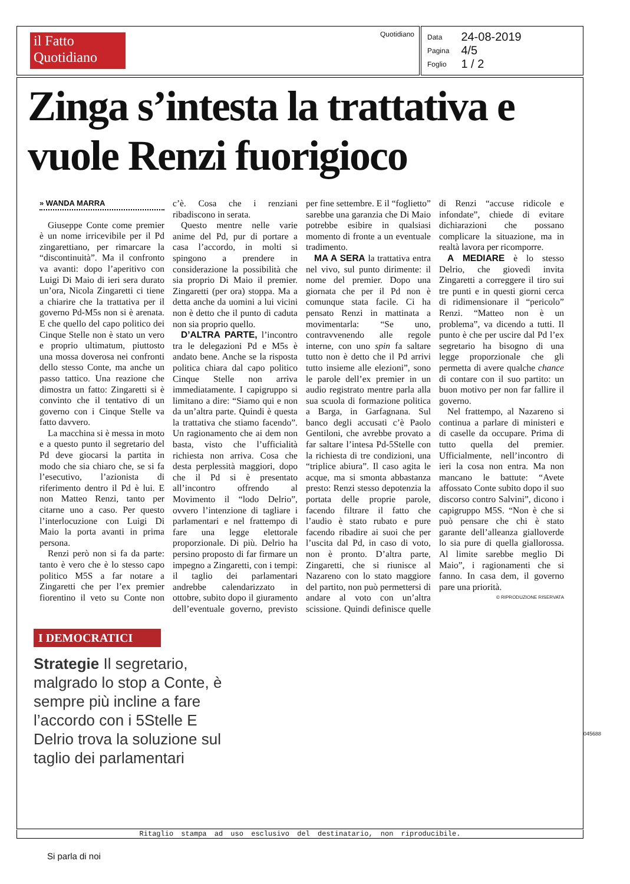il Fatto Quotidiano
Quotidiano
| Data | 24-08-2019 |
| Pagina | 4/5 |
| Foglio | 1 / 2 |
Zinga s’intesta la trattativa e vuole Renzi fuorigioco
» WANDA MARRA
Giuseppe Conte come premier è un nome irricevibile per il Pd zingarettiano, per rimarcare la “discontinuità”. Ma il confronto va avanti: dopo l’aperitivo con Luigi Di Maio di ieri sera durato un’ora, Nicola Zingaretti ci tiene a chiarire che la trattativa per il governo Pd-M5s non si è arenata. E che quello del capo politico dei Cinque Stelle non è stato un vero e proprio ultimatum, piuttosto una mossa doverosa nei confronti dello stesso Conte, ma anche un passo tattico. Una reazione che dimostra un fatto: Zingaretti si è convinto che il tentativo di un governo con i Cinque Stelle va fatto davvero.
La macchina si è messa in moto e a questo punto il segretario del Pd deve giocarsi la partita in modo che sia chiaro che, se si fa l’esecutivo, l’azionista di riferimento dentro il Pd è lui. E non Matteo Renzi, tanto per citarne uno a caso. Per questo l’interlocuzione con Luigi Di Maio la porta avanti in prima persona.
Renzi però non si fa da parte: tanto è vero che è lo stesso capo politico M5S a far notare a Zingaretti che per l’ex premier fiorentino il veto su Conte non c’è. Cosa che i renziani ribadiscono in serata.
Questo mentre nelle varie anime del Pd, pur di portare a casa l’accordo, in molti si spingono a prendere in considerazione la possibilità che sia proprio Di Maio il premier. Zingaretti (per ora) stoppa. Ma a detta anche da uomini a lui vicini non è detto che il punto di caduta non sia proprio quello.
D’ALTRA PARTE, l’incontro tra le delegazioni Pd e M5s è andato bene. Anche se la risposta politica chiara dal capo politico Cinque Stelle non arriva immediatamente. I capigruppo si limitano a dire: “Siamo qui e non da un’altra parte. Quindi è questa la trattativa che stiamo facendo”. Un ragionamento che ai dem non basta, visto che l’ufficialità richiesta non arriva. Cosa che desta perplessità maggiori, dopo che il Pd si è presentato all’incontro offrendo al Movimento il “lodo Delrio”, ovvero l’intenzione di tagliare i parlamentari e nel frattempo di fare una legge elettorale proporzionale. Di più. Delrio ha persino proposto di far firmare un impegno a Zingaretti, con i tempi: il taglio dei parlamentari andrebbe calendarizzato in ottobre, subito dopo il giuramento dell’eventuale governo, previsto per fine settembre. E il “foglietto” sarebbe una garanzia che Di Maio potrebbe esibire in qualsiasi momento di fronte a un eventuale tradimento.
MA A SERA la trattativa entra nel vivo, sul punto dirimente: il nome del premier. Dopo una giornata che per il Pd non è comunque stata facile. Ci ha pensato Renzi in mattinata a movimentarla: “Se uno, contravvenendo alle regole interne, con uno spin fa saltare tutto non è detto che il Pd arrivi tutto insieme alle elezioni”, sono le parole dell’ex premier in un audio registrato mentre parla alla sua scuola di formazione politica a Barga, in Garfagnana. Sul banco degli accusati c’è Paolo Gentiloni, che avrebbe provato a far saltare l’intesa Pd-5Stelle con la richiesta di tre condizioni, una “triplice abiura”. Il caso agita le acque, ma si smonta abbastanza presto: Renzi stesso depotenzia la portata delle proprie parole, facendo filtrare il fatto che l’audio è stato rubato e pure facendo ribadire ai suoi che per l’uscita dal Pd, in caso di voto, non è pronto. D’altra parte, Zingaretti, che si riunisce al Nazareno con lo stato maggiore del partito, non può permettersi di andare al voto con un’altra scissione. Quindi definisce quelle di Renzi “accuse ridicole e infondate”, chiede di evitare dichiarazioni che possano complicare la situazione, ma in realtà lavora per ricomporre.
A MEDIARE è lo stesso Delrio, che giovedì invita Zingaretti a correggere il tiro sui tre punti e in questi giorni cerca di ridimensionare il “pericolo” Renzi. “Matteo non è un problema”, va dicendo a tutti. Il punto è che per uscire dal Pd l’ex segretario ha bisogno di una legge proporzionale che gli permetta di avere qualche chance di contare con il suo partito: un buon motivo per non far fallire il governo.
Nel frattempo, al Nazareno si continua a parlare di ministeri e di caselle da occupare. Prima di tutto quella del premier. Ufficialmente, nell’incontro di ieri la cosa non entra. Ma non mancano le battute: “Avete affossato Conte subito dopo il suo discorso contro Salvini”, dicono i capigruppo M5S. “Non è che si può pensare che chi è stato garante dell’alleanza gialloverde lo sia pure di quella giallorossa. Al limite sarebbe meglio Di Maio”, i ragionamenti che si fanno. In casa dem, il governo pare una priorità.
© RIPRODUZIONE RISERVATA
I DEMOCRATICI
Strategie Il segretario, malgrado lo stop a Conte, è sempre più incline a fare l’accordo con i 5Stelle E Delrio trova la soluzione sul taglio dei parlamentari
045688
Ritaglio stampa ad uso esclusivo del destinatario, non riproducibile.
Si parla di noi